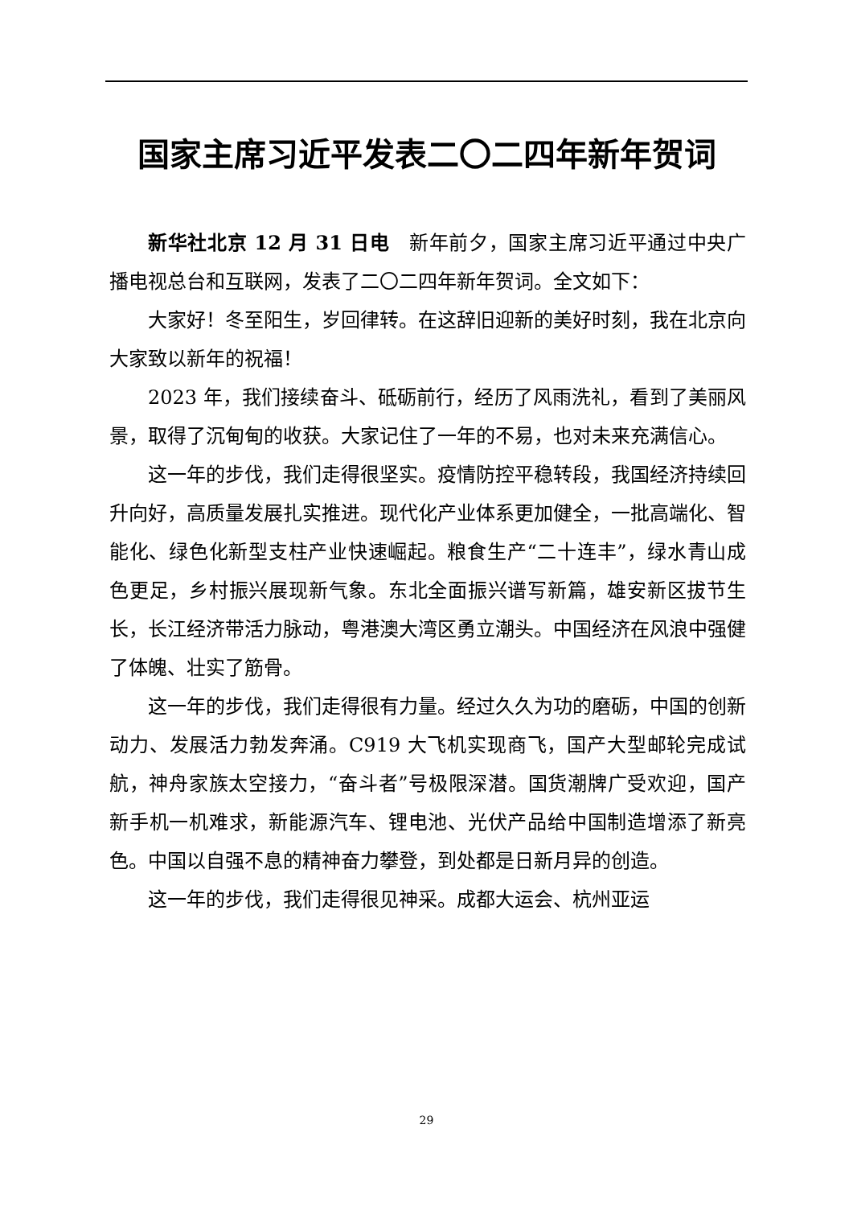国家主席习近平发表二〇二四年新年贺词
新华社北京 12 月 31 日电　新年前夕，国家主席习近平通过中央广播电视总台和互联网，发表了二〇二四年新年贺词。全文如下：
大家好！冬至阳生，岁回律转。在这辞旧迎新的美好时刻，我在北京向大家致以新年的祝福！
2023 年，我们接续奋斗、砥砺前行，经历了风雨洗礼，看到了美丽风景，取得了沉甸甸的收获。大家记住了一年的不易，也对未来充满信心。
这一年的步伐，我们走得很坚实。疫情防控平稳转段，我国经济持续回升向好，高质量发展扎实推进。现代化产业体系更加健全，一批高端化、智能化、绿色化新型支柱产业快速崛起。粮食生产“二十连丰”，绿水青山成色更足，乡村振兴展现新气象。东北全面振兴谱写新篇，雄安新区拔节生长，长江经济带活力脉动，粤港澳大湾区勇立潮头。中国经济在风浪中强健了体魄、壮实了筋骨。
这一年的步伐，我们走得很有力量。经过久久为功的磨砺，中国的创新动力、发展活力勃发奔涌。C919 大飞机实现商飞，国产大型邮轮完成试航，神舟家族太空接力，“奋斗者”号极限深潜。国货潮牌广受欢迎，国产新手机一机难求，新能源汽车、锂电池、光伏产品给中国制造增添了新亮色。中国以自强不息的精神奋力攀登，到处都是日新月异的创造。
这一年的步伐，我们走得很见神采。成都大运会、杭州亚运
29